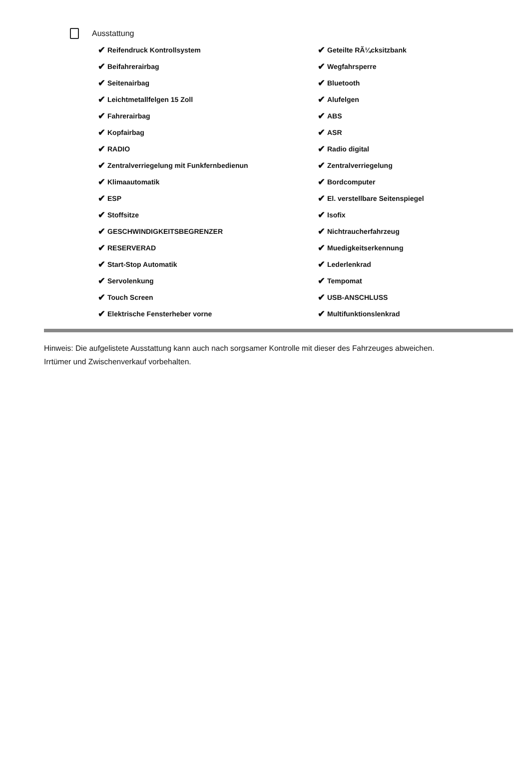Ausstattung
✔ Reifendruck Kontrollsystem
✔ Beifahrerairbag
✔ Seitenairbag
✔ Leichtmetallfelgen 15 Zoll
✔ Fahrerairbag
✔ Kopfairbag
✔ RADIO
✔ Zentralverriegelung mit Funkfernbedienun
✔ Klimaautomatik
✔ ESP
✔ Stoffsitze
✔ GESCHWINDIGKEITSBEGRENZER
✔ RESERVERAD
✔ Start-Stop Automatik
✔ Servolenkung
✔ Touch Screen
✔ Elektrische Fensterheber vorne
✔ Geteilte RÃ¼cksitzbank
✔ Wegfahrsperre
✔ Bluetooth
✔ Alufelgen
✔ ABS
✔ ASR
✔ Radio digital
✔ Zentralverriegelung
✔ Bordcomputer
✔ El. verstellbare Seitenspiegel
✔ Isofix
✔ Nichtraucherfahrzeug
✔ Muedigkeitserkennung
✔ Lederlenkrad
✔ Tempomat
✔ USB-ANSCHLUSS
✔ Multifunktionslenkrad
Hinweis: Die aufgelistete Ausstattung kann auch nach sorgsamer Kontrolle mit dieser des Fahrzeuges abweichen. Irrtümer und Zwischenverkauf vorbehalten.